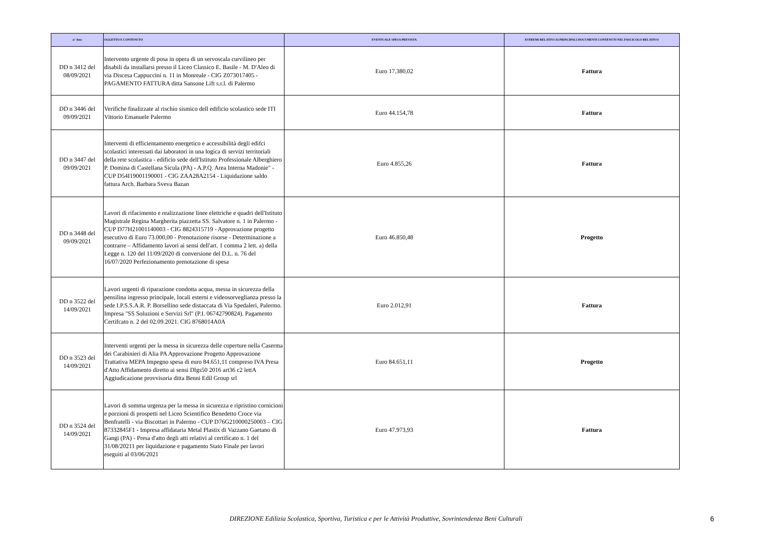| n° Atto | OGGETTO E CONTENUTO | EVENTUALE SPESA PREVISTA | ESTREMI RELATIVI AI PRINCIPALI DOCUMENTI CONTENUTI NEL FASCICOLO RELATIVO |
| --- | --- | --- | --- |
| DD n 3412 del 08/09/2021 | Intervento urgente di posa in opera di un servoscala curvilineo per disabili da installarsi presso il Liceo Classico E. Basile - M. D'Aleo di via Discesa Cappuccini n. 11 in Monreale - CIG Z073017405 - PAGAMENTO FATTURA ditta Sansone Lift s.r.l. di Palermo | Euro 17.380,02 | Fattura |
| DD n 3446 del 09/09/2021 | Verifiche finalizzate al rischio sismico dell edificio scolastico sede ITI Vittorio Emanuele Palermo | Euro 44.154,78 | Fattura |
| DD n 3447 del 09/09/2021 | Interventi di efficientamento energetico e accessibilità degli edifci scolastici interessati dai laboratori in una logica di servizi territoriali della rete scolastica - edificio sede dell'Istituto Professionale Alberghiero P. Domina di Castellana Sicula (PA) - A.P.Q. Area Interna Madonie" - CUP D54I19001190001 - CIG ZAA28A2154 - Liquidazione saldo fattura Arch. Barbara Sveva Bazan | Euro 4.855,26 | Fattura |
| DD n 3448 del 09/09/2021 | Lavori di rifacimento e realizzazione linee elettriche e quadri dell'Istituto Magistrale Regina Margherita piazzetta SS. Salvatore n. 1 in Palermo - CUP D77H21001140003 - CIG 8824315719 - Approvazione progetto esecutivo di Euro 73.000,00 - Prenotazione risorse - Determinazione a contrarre – Affidamento lavori ai sensi dell'art. 1 comma 2 lett. a) della Legge n. 120 del 11/09/2020 di conversione del D.L. n. 76 del 16/07/2020 Perfezionamento prenotazione di spesa | Euro 46.850,48 | Progetto |
| DD n 3522 del 14/09/2021 | Lavori urgenti di riparazione condotta acqua, messa in sicurezza della pensilina ingresso principale, locali esterni e videosorveglianza presso la sede I.P.S.S.A.R. P. Borsellino sede distaccata di Via Spedaleri, Palermo. Impresa "SS Soluzioni e Servizi Srl" (P.I. 06742790824). Pagamento Certifcato n. 2 del 02.09.2021. CIG 8768014A0A | Euro 2.012,91 | Fattura |
| DD n 3523 del 14/09/2021 | Interventi urgenti per la messa in sicurezza delle coperture nella Caserma dei Carabinieri di Alia PA Approvazione Progetto Approvazione Trattativa MEPA Impegno spesa di euro 84.651,11 compreso IVA Presa d'Atto Affidamento diretto ai sensi Dlgs50 2016 art36 c2 lettA Aggiudicazione provvisoria ditta Benni Edil Group srl | Euro 84.651,11 | Progetto |
| DD n 3524 del 14/09/2021 | Lavori di somma urgenza per la messa in sicurezza e ripristino cornicioni e porzioni di prospetti nel Liceo Scientifico Benedetto Croce via Benfratelli - via Biscottari in Palermo - CUP D76G210000250003 – CIG 87332845F1 - Impresa affidataria Metal Plastix di Vazzano Gaetano di Gangi (PA) - Presa d'atto degli atti relativi al certificato n. 1 del 31/08/20211 per liquidazione e pagamento Stato Finale per lavori eseguiti al 03/06/2021 | Euro 47.973,93 | Fattura |
DIREZIONE Edilizia Scolastica, Sportiva, Turistica e per le Attività Produttive, Sovrintendenza Beni Culturali
6